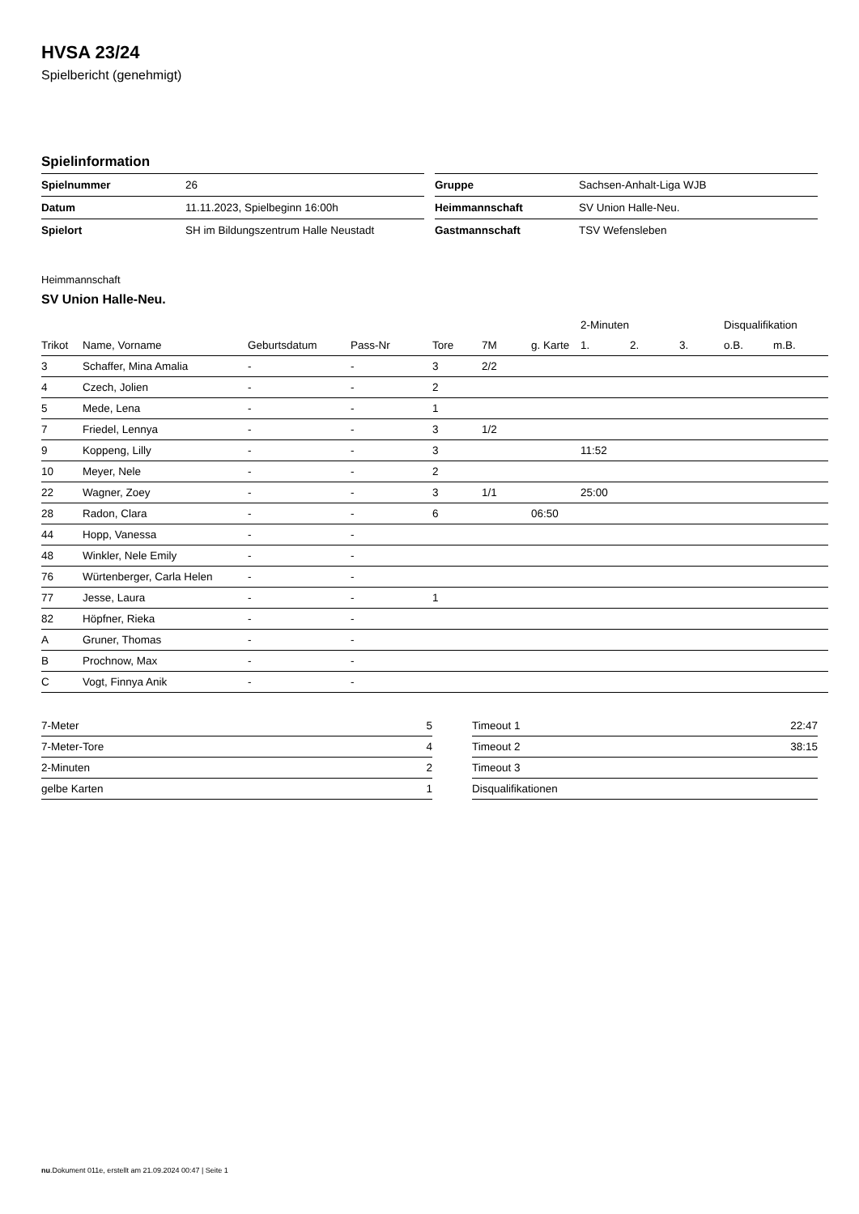HVSA 23/24
Spielbericht (genehmigt)
Spielinformation
| Spielnummer | 26 |
| Datum | 11.11.2023, Spielbeginn 16:00h |
| Spielort | SH im Bildungszentrum Halle Neustadt |
| Gruppe | Sachsen-Anhalt-Liga WJB |
| Heimmannschaft | SV Union Halle-Neu. |
| Gastmannschaft | TSV Wefensleben |
Heimmannschaft
SV Union Halle-Neu.
| | | | | | | | 2-Minuten | | | Disqualifikation | |
| --- | --- | --- | --- | --- | --- | --- | --- | --- | --- | --- | --- |
| Trikot | Name, Vorname | Geburtsdatum | Pass-Nr | Tore | 7M | g. Karte | 1. | 2. | 3. | o.B. | m.B. |
| 3 | Schaffer, Mina Amalia | - | - | 3 | 2/2 | | | | | | |
| 4 | Czech, Jolien | - | - | 2 | | | | | | | |
| 5 | Mede, Lena | - | - | 1 | | | | | | | |
| 7 | Friedel, Lennya | - | - | 3 | 1/2 | | | | | | |
| 9 | Koppeng, Lilly | - | - | 3 | | | 11:52 | | | | |
| 10 | Meyer, Nele | - | - | 2 | | | | | | | |
| 22 | Wagner, Zoey | - | - | 3 | 1/1 | | 25:00 | | | | |
| 28 | Radon, Clara | - | - | 6 | | 06:50 | | | | | |
| 44 | Hopp, Vanessa | - | - | | | | | | | | |
| 48 | Winkler, Nele Emily | - | - | | | | | | | | |
| 76 | Würtenberger, Carla Helen | - | - | | | | | | | | |
| 77 | Jesse, Laura | - | - | 1 | | | | | | | |
| 82 | Höpfner, Rieka | - | - | | | | | | | | |
| A | Gruner, Thomas | - | - | | | | | | | | |
| B | Prochnow, Max | - | - | | | | | | | | |
| C | Vogt, Finnya Anik | - | - | | | | | | | | |
| 7-Meter | 5 |
| 7-Meter-Tore | 4 |
| 2-Minuten | 2 |
| gelbe Karten | 1 |
| Timeout 1 | 22:47 |
| Timeout 2 | 38:15 |
| Timeout 3 | |
| Disqualifikationen | |
nu.Dokument 011e, erstellt am 21.09.2024 00:47 | Seite 1